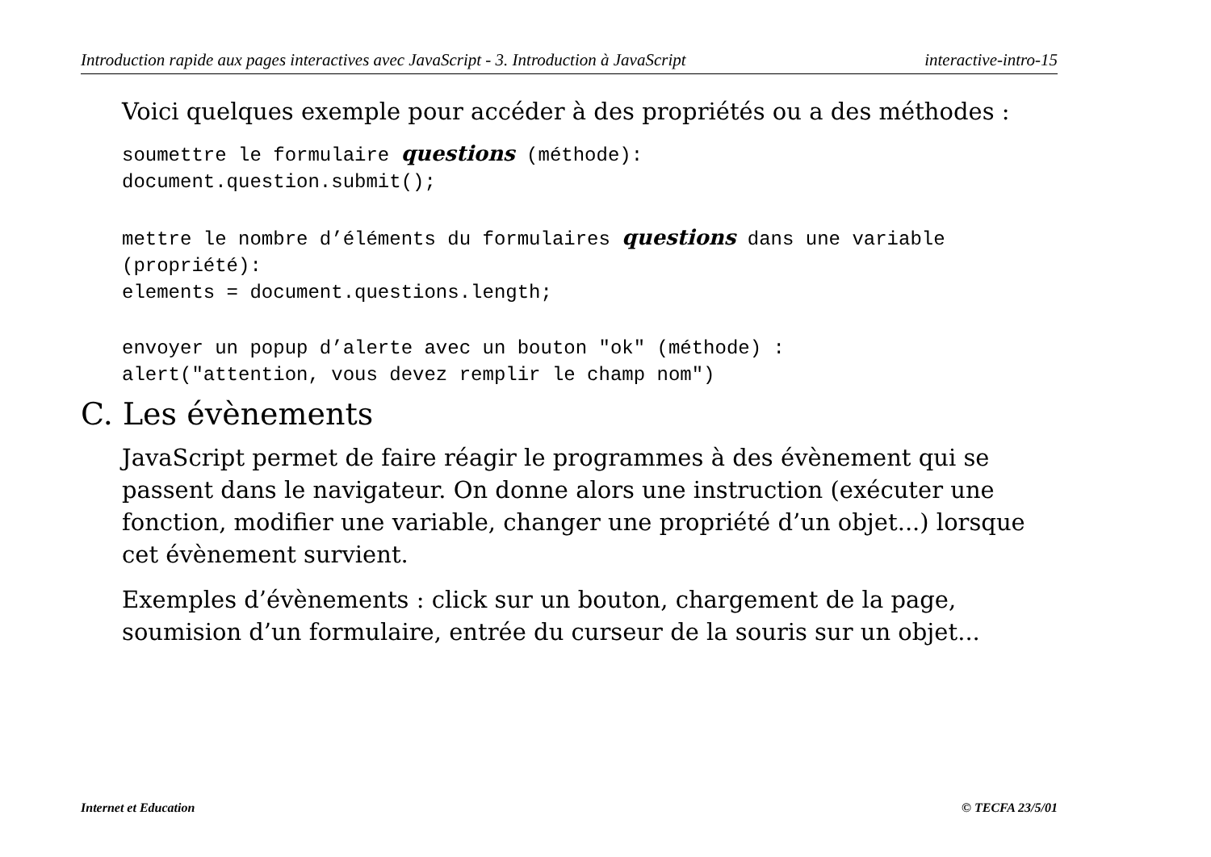Introduction rapide aux pages interactives avec JavaScript - 3. Introduction à JavaScript interactive-intro-15
Voici quelques exemple pour accéder à des propriétés ou a des méthodes :
soumettre le formulaire questions (méthode):
document.question.submit();
mettre le nombre d’éléments du formulaires questions dans une variable
(propriété):
elements = document.questions.length;
envoyer un popup d’alerte avec un bouton "ok" (méthode) :
alert("attention, vous devez remplir le champ nom")
C. Les évènements
JavaScript permet de faire réagir le programmes à des évènement qui se passent dans le navigateur. On donne alors une instruction (exécuter une fonction, modifier une variable, changer une propriété d’un objet...) lorsque cet évènement survient.
Exemples d’évènements : click sur un bouton, chargement de la page, soumision d’un formulaire, entrée du curseur de la souris sur un objet...
Internet et Education © TECFA 23/5/01